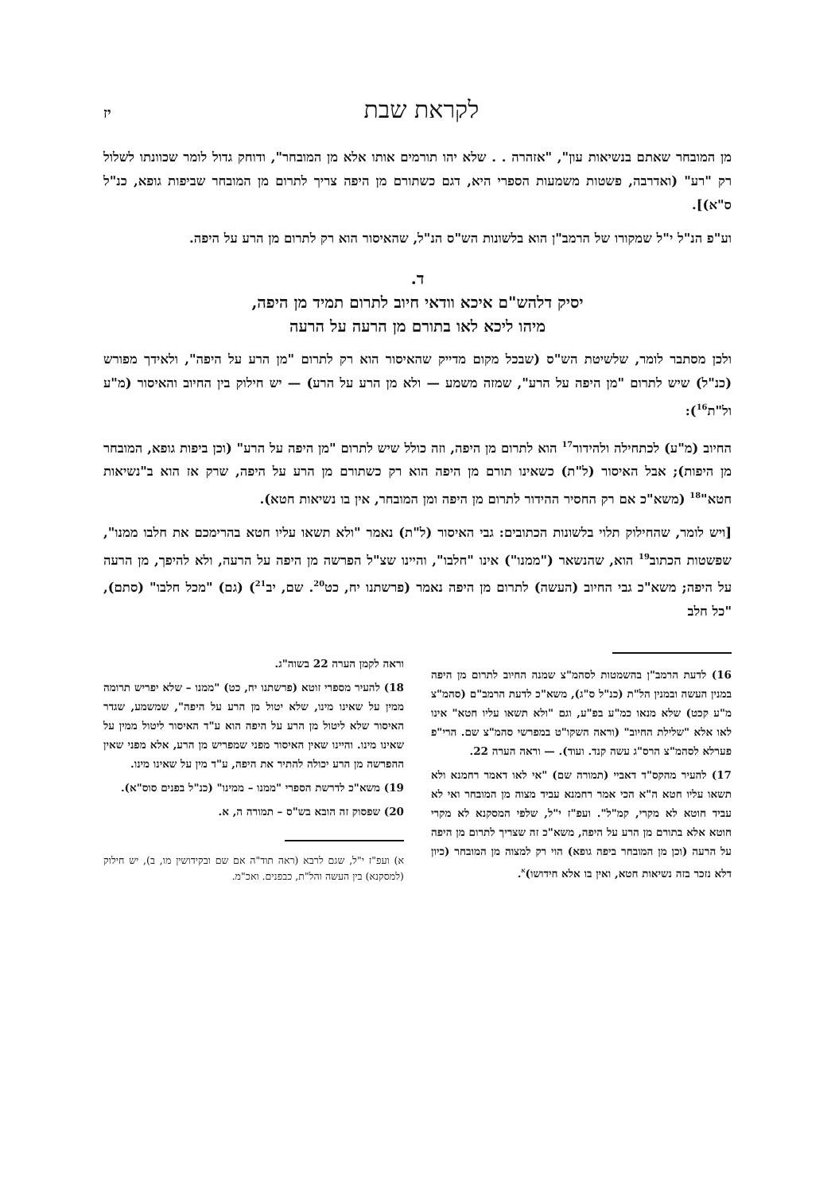לקראת שבת יז
מן המובחר שאתם בנשיאות עון", "אזהרה . . שלא יהו תורמים אותו אלא מן המובחר", ודוחק גדול לומר שכוונתו לשלול רק "רע" (ואדרבה, פשטות משמעות הספרי היא, דגם כשתורם מן היפה צריך לתרום מן המובחר שביפות גופא, כנ"ל ס"א)].
וע"פ הנ"ל י"ל שמקורו של הרמב"ן הוא בלשונות הש"ס הנ"ל, שהאיסור הוא רק לתרום מן הרע על היפה.
ד.
יסיק דלהש"ם איכא וודאי חיוב לתרום תמיד מן היפה,
מיהו ליכא לאו בתורם מן הרעה על הרעה
ולכן מסתבר לומר, שלשיטת הש"ס (שבכל מקום מדייק שהאיסור הוא רק לתרום "מן הרע על היפה", ולאידך מפורש (כנ"ל) שיש לתרום "מן היפה על הרע", שמזה משמע — ולא מן הרע על הרע) — יש חילוק בין החיוב והאיסור (מ"ע ול"ת<sup>16</sup>):
החיוב (מ"ע) לכתחילה ולהידור<sup>17</sup> הוא לתרום מן היפה, וזה כולל שיש לתרום "מן היפה על הרע" (וכן ביפות גופא, המובחר מן היפות); אבל האיסור (ל"ת) כשאינו תורם מן היפה הוא רק כשתורם מן הרע על היפה, שרק אז הוא ב"נשיאות חטא"<sup>18</sup> (משא"כ אם רק החסיר ההידור לתרום מן היפה ומן המובחר, אין בו נשיאות חטא).
[ויש לומר, שהחילוק תלוי בלשונות הכתובים: גבי האיסור (ל"ת) נאמר "ולא תשאו עליו חטא בהרימכם את חלבו ממנו", שפשטות הכתוב<sup>19</sup> הוא, שהנשאר ("ממנו") אינו "חלבו", והיינו שצ"ל הפרשה מן היפה על הרעה, ולא להיפך, מן הרעה על היפה; משא"כ גבי החיוב (העשה) לתרום מן היפה נאמר (פרשתנו יח, כט<sup>20</sup>. שם, יב<sup>21</sup>) (גם) "מכל חלבו" (סתם), "כל חלב
16) לדעת הרמב"ן בהשמטות לסהמ"צ שמנה החיוב לתרום מן היפה במנין העשה ובמנין הל"ת (כנ"ל ס"ג), משא"כ לדעת הרמב"ם (סהמ"צ מ"ע קכט) שלא מנאו כמ"ע בפ"ע, וגם "ולא תשאו עליו חטא" אינו לאו אלא "שלילת החיוב" (וראה השקו"ט במפרשי סהמ"צ שם. הרי"פ פערלא לסהמ"צ הרס"ג עשה קנד. ועוד). — וראה הערה 22.
17) להעיר מהקס"ד דאביי (תמורה שם) "אי לאו דאמר רחמנא ולא תשאו עליו חטא ה"א הכי אמר רחמנא עביד מצוה מן המובחר ואי לא עביד חוטא לא מקרי, קמ"ל". ועפ"ז י"ל, שלפי המסקנא לא מקרי חוטא אלא בתורם מן הרע על היפה, משא"כ זה שצריך לתרום מן היפה על הרעה (וכן מן המובחר ביפה גופא) הוי רק למצוה מן המובחר (כיון דלא נזכר בזה נשיאות חטא, ואין בו אלא חידושו)<sup>א</sup>.
וראה לקמן הערה 22 בשוה"ג.
18) להעיר מספרי זוטא (פרשתנו יח, כט) "ממנו – שלא יפריש תרומה ממין על שאינו מינו, שלא יטול מן הרע על היפה", שמשמע, שגדר האיסור שלא ליטול מן הרע על היפה הוא ע"ד האיסור ליטול ממין על שאינו מינו. והיינו שאין האיסור מפני שמפריש מן הרע, אלא מפני שאין ההפרשה מן הרע יכולה להתיר את היפה, ע"ד מין על שאינו מינו.
19) משא"כ לדרשת הספרי "ממנו – ממינו" (כנ"ל בפנים סוס"א).
20) שפסוק זה הובא בש"ס – תמורה ה, א.
א) ועפ"ז י"ל, שגם לרבא (ראה תוד"ה אם שם ובקידושין מו, ב), יש חילוק (למסקנא) בין העשה והל"ת, כבפנים. ואכ"מ.